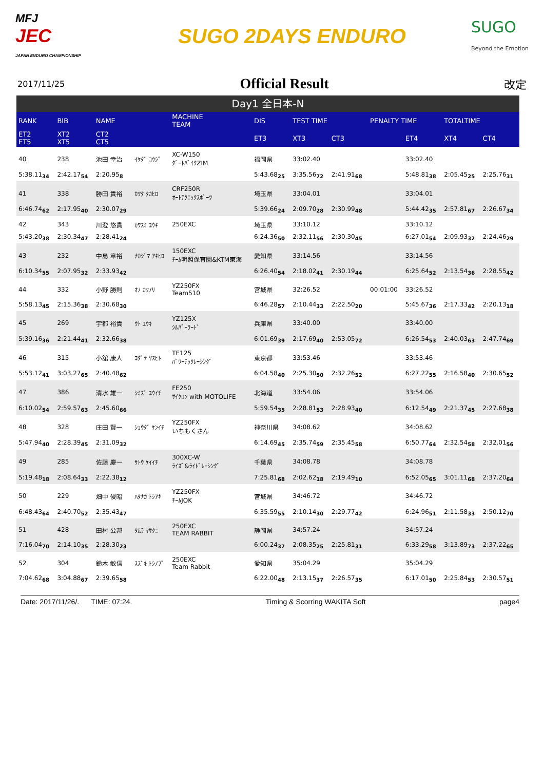MFJ
JEC
JAPAN ENDURO CHAMPIONSHIP
SUGO 2DAYS ENDURO
SUGO
Beyond the Emotion
2017/11/25 Official Result 改定
Day1 全日本-N
| RANK | BIB | NAME | | MACHINE TEAM | DIS | TEST TIME | | PENALTY TIME | | TOTALTIME | |
| --- | --- | --- | --- | --- | --- | --- | --- | --- | --- | --- | --- |
| ET2 ET5 | XT2 XT5 | CT2 CT5 | | | ET3 | XT3 | CT3 | | ET4 | XT4 | CT4 |
| 40 | 238 | 池田 幸治 | ｲｹﾀﾞ ｺｳｼﾞ | XC-W150 ﾀﾞｰﾄﾊﾞｲｸZIM | 福岡県 | 33:02.40 | | | 33:02.40 | | |
| 5:38.11<sub>34</sub> | 2:42.17<sub>54</sub> | 2:20.95<sub>8</sub> | | | 5:43.68<sub>25</sub> | 3:35.56<sub>72</sub> | 2:41.91<sub>68</sub> | | 5:48.81<sub>38</sub> | 2:05.45<sub>25</sub> | 2:25.76<sub>31</sub> |
| 41 | 338 | 勝田 貴裕 | ｶﾂﾀ ﾀｶﾋﾛ | CRF250R ｵｰﾄﾃｸﾆｯｸｽﾎﾟｰﾂ | 埼玉県 | 33:04.01 | | | 33:04.01 | | |
| 6:46.74<sub>62</sub> | 2:17.95<sub>40</sub> | 2:30.07<sub>29</sub> | | | 5:39.66<sub>24</sub> | 2:09.70<sub>28</sub> | 2:30.99<sub>48</sub> | | 5:44.42<sub>35</sub> | 2:57.81<sub>67</sub> | 2:26.67<sub>34</sub> |
| 42 | 343 | 川澄 悠貴 | ｶﾜｽﾐ ﾕｳｷ | 250EXC | 埼玉県 | 33:10.12 | | | 33:10.12 | | |
| 5:43.20<sub>38</sub> | 2:30.34<sub>47</sub> | 2:28.41<sub>24</sub> | | | 6:24.36<sub>50</sub> | 2:32.11<sub>56</sub> | 2:30.30<sub>45</sub> | | 6:27.01<sub>54</sub> | 2:09.93<sub>32</sub> | 2:24.46<sub>29</sub> |
| 43 | 232 | 中島 章裕 | ﾅｶｼﾞﾏ ｱｷﾋﾛ | 150EXC ﾁｰﾑ明照保育園&KTM東海 | 愛知県 | 33:14.56 | | | 33:14.56 | | |
| 6:10.34<sub>55</sub> | 2:07.95<sub>32</sub> | 2:33.93<sub>42</sub> | | | 6:26.40<sub>54</sub> | 2:18.02<sub>41</sub> | 2:30.19<sub>44</sub> | | 6:25.64<sub>52</sub> | 2:13.54<sub>36</sub> | 2:28.55<sub>42</sub> |
| 44 | 332 | 小野 勝則 | ｵﾉ ｶﾂﾉﾘ | YZ250FX Team510 | 宮城県 | 32:26.52 | | 00:01:00 | 33:26.52 | | |
| 5:58.13<sub>45</sub> | 2:15.36<sub>38</sub> | 2:30.68<sub>30</sub> | | | 6:46.28<sub>57</sub> | 2:10.44<sub>33</sub> | 2:22.50<sub>20</sub> | | 5:45.67<sub>36</sub> | 2:17.33<sub>42</sub> | 2:20.13<sub>18</sub> |
| 45 | 269 | 宇都 裕貴 | ｳﾄ ﾕｳｷ | YZ125X ｼﾙﾊﾞｰﾗｰﾄﾞ | 兵庫県 | 33:40.00 | | | 33:40.00 | | |
| 5:39.16<sub>36</sub> | 2:21.44<sub>41</sub> | 2:32.66<sub>38</sub> | | | 6:01.69<sub>39</sub> | 2:17.69<sub>40</sub> | 2:53.05<sub>72</sub> | | 6:26.54<sub>53</sub> | 2:40.03<sub>63</sub> | 2:47.74<sub>69</sub> |
| 46 | 315 | 小舘 康人 | ｺﾀﾞﾃ ﾔｽﾋﾄ | TE125 ﾊﾟﾜｰﾃｯｸﾚｰｼﾝｸﾞ | 東京都 | 33:53.46 | | | 33:53.46 | | |
| 5:53.12<sub>41</sub> | 3:03.27<sub>65</sub> | 2:40.48<sub>62</sub> | | | 6:04.58<sub>40</sub> | 2:25.30<sub>50</sub> | 2:32.26<sub>52</sub> | | 6:27.22<sub>55</sub> | 2:16.58<sub>40</sub> | 2:30.65<sub>52</sub> |
| 47 | 386 | 清水 雄一 | ｼﾐｽﾞ ﾕｳｲﾁ | FE250 ｻｲｸﾛﾝ with MOTOLIFE | 北海道 | 33:54.06 | | | 33:54.06 | | |
| 6:10.02<sub>54</sub> | 2:59.57<sub>63</sub> | 2:45.60<sub>66</sub> | | | 5:59.54<sub>35</sub> | 2:28.81<sub>53</sub> | 2:28.93<sub>40</sub> | | 6:12.54<sub>49</sub> | 2:21.37<sub>45</sub> | 2:27.68<sub>38</sub> |
| 48 | 328 | 庄田 賢一 | ｼｮｳﾀﾞ ｹﾝｲﾁ | YZ250FX いちもくさん | 神奈川県 | 34:08.62 | | | 34:08.62 | | |
| 5:47.94<sub>40</sub> | 2:28.39<sub>45</sub> | 2:31.09<sub>32</sub> | | | 6:14.69<sub>45</sub> | 2:35.74<sub>59</sub> | 2:35.45<sub>58</sub> | | 6:50.77<sub>64</sub> | 2:32.54<sub>58</sub> | 2:32.01<sub>56</sub> |
| 49 | 285 | 佐藤 慶一 | ｻﾄｳ ｹｲｲﾁ | 300XC-W ﾗｲｽﾞ&ﾗｲﾄﾞﾚｰｼﾝｸﾞ | 千葉県 | 34:08.78 | | | 34:08.78 | | |
| 5:19.48<sub>18</sub> | 2:08.64<sub>33</sub> | 2:22.38<sub>12</sub> | | | 7:25.81<sub>68</sub> | 2:02.62<sub>18</sub> | 2:19.49<sub>10</sub> | | 6:52.05<sub>65</sub> | 3:01.11<sub>68</sub> | 2:37.20<sub>64</sub> |
| 50 | 229 | 畑中 俊昭 | ﾊﾀﾅｶ ﾄｼｱｷ | YZ250FX ﾁｰﾑJOK | 宮城県 | 34:46.72 | | | 34:46.72 | | |
| 6:48.43<sub>64</sub> | 2:40.70<sub>52</sub> | 2:35.43<sub>47</sub> | | | 6:35.59<sub>55</sub> | 2:10.14<sub>30</sub> | 2:29.77<sub>42</sub> | | 6:24.96<sub>51</sub> | 2:11.58<sub>33</sub> | 2:50.12<sub>70</sub> |
| 51 | 428 | 田村 公邦 | ﾀﾑﾗ ﾏｻｸﾆ | 250EXC TEAM RABBIT | 静岡県 | 34:57.24 | | | 34:57.24 | | |
| 7:16.04<sub>70</sub> | 2:14.10<sub>35</sub> | 2:28.30<sub>23</sub> | | | 6:00.24<sub>37</sub> | 2:08.35<sub>25</sub> | 2:25.81<sub>31</sub> | | 6:33.29<sub>58</sub> | 3:13.89<sub>73</sub> | 2:37.22<sub>65</sub> |
| 52 | 304 | 鈴木 敏信 | ｽｽﾞｷ ﾄｼﾉﾌﾞ | 250EXC Team Rabbit | 愛知県 | 35:04.29 | | | 35:04.29 | | |
| 7:04.62<sub>68</sub> | 3:04.88<sub>67</sub> | 2:39.65<sub>58</sub> | | | 6:22.00<sub>48</sub> | 2:13.15<sub>37</sub> | 2:26.57<sub>35</sub> | | 6:17.01<sub>50</sub> | 2:25.84<sub>53</sub> | 2:30.57<sub>51</sub> |
Date: 2017/11/26/. TIME: 07:24. Timing & Scorring WAKITA Soft page4